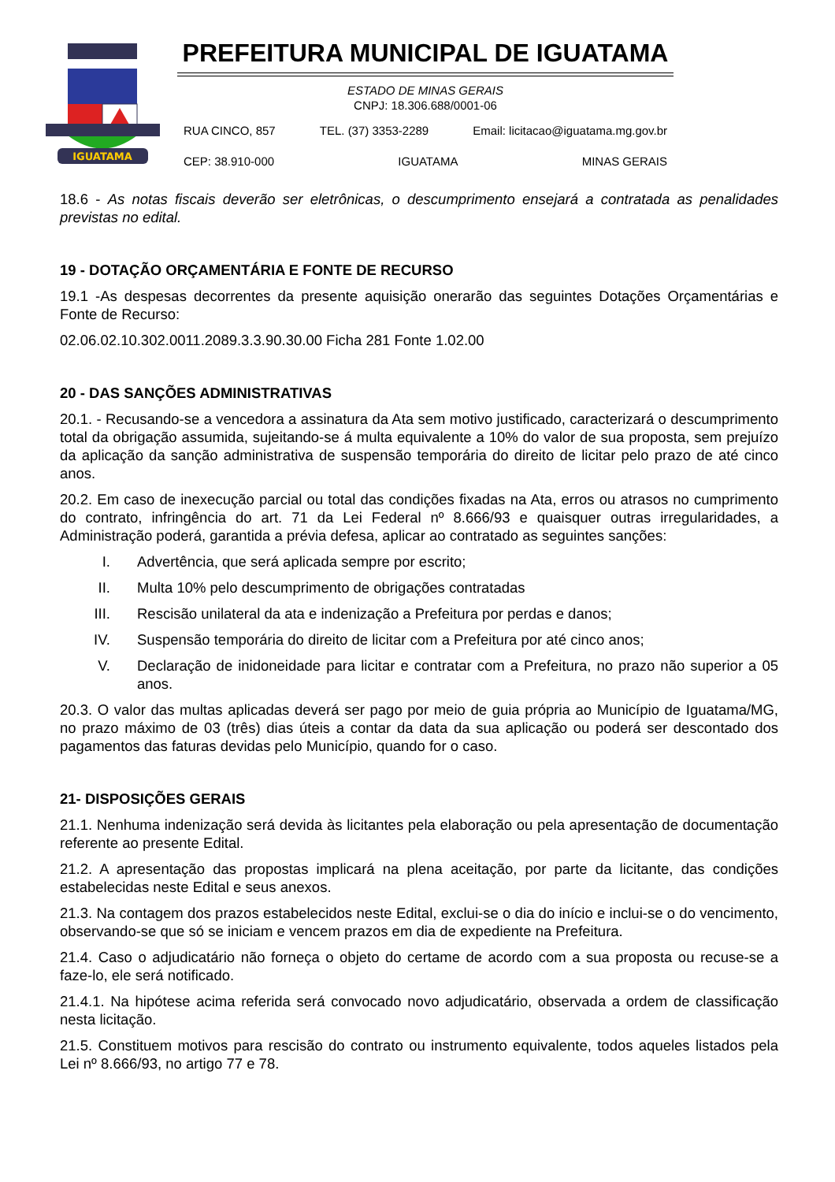IGUATAMA
PREFEITURA MUNICIPAL DE IGUATAMA
ESTADO DE MINAS GERAIS
CNPJ: 18.306.688/0001-06
RUA CINCO, 857 TEL. (37) 3353-2289 Email: licitacao@iguatama.mg.gov.br
CEP: 38.910-000 IGUATAMA MINAS GERAIS
18.6 - As notas fiscais deverão ser eletrônicas, o descumprimento ensejará a contratada as penalidades previstas no edital.
19 - DOTAÇÃO ORÇAMENTÁRIA E FONTE DE RECURSO
19.1 -As despesas decorrentes da presente aquisição onerarão das seguintes Dotações Orçamentárias e Fonte de Recurso:
02.06.02.10.302.0011.2089.3.3.90.30.00 Ficha 281 Fonte 1.02.00
20 - DAS SANÇÕES ADMINISTRATIVAS
20.1. - Recusando-se a vencedora a assinatura da Ata sem motivo justificado, caracterizará o descumprimento total da obrigação assumida, sujeitando-se á multa equivalente a 10% do valor de sua proposta, sem prejuízo da aplicação da sanção administrativa de suspensão temporária do direito de licitar pelo prazo de até cinco anos.
20.2. Em caso de inexecução parcial ou total das condições fixadas na Ata, erros ou atrasos no cumprimento do contrato, infringência do art. 71 da Lei Federal nº 8.666/93 e quaisquer outras irregularidades, a Administração poderá, garantida a prévia defesa, aplicar ao contratado as seguintes sanções:
I. Advertência, que será aplicada sempre por escrito;
II. Multa 10% pelo descumprimento de obrigações contratadas
III. Rescisão unilateral da ata e indenização a Prefeitura por perdas e danos;
IV. Suspensão temporária do direito de licitar com a Prefeitura por até cinco anos;
V. Declaração de inidoneidade para licitar e contratar com a Prefeitura, no prazo não superior a 05 anos.
20.3. O valor das multas aplicadas deverá ser pago por meio de guia própria ao Município de Iguatama/MG, no prazo máximo de 03 (três) dias úteis a contar da data da sua aplicação ou poderá ser descontado dos pagamentos das faturas devidas pelo Município, quando for o caso.
21- DISPOSIÇÕES GERAIS
21.1. Nenhuma indenização será devida às licitantes pela elaboração ou pela apresentação de documentação referente ao presente Edital.
21.2. A apresentação das propostas implicará na plena aceitação, por parte da licitante, das condições estabelecidas neste Edital e seus anexos.
21.3. Na contagem dos prazos estabelecidos neste Edital, exclui-se o dia do início e inclui-se o do vencimento, observando-se que só se iniciam e vencem prazos em dia de expediente na Prefeitura.
21.4. Caso o adjudicatário não forneça o objeto do certame de acordo com a sua proposta ou recuse-se a faze-lo, ele será notificado.
21.4.1. Na hipótese acima referida será convocado novo adjudicatário, observada a ordem de classificação nesta licitação.
21.5. Constituem motivos para rescisão do contrato ou instrumento equivalente, todos aqueles listados pela Lei nº 8.666/93, no artigo 77 e 78.